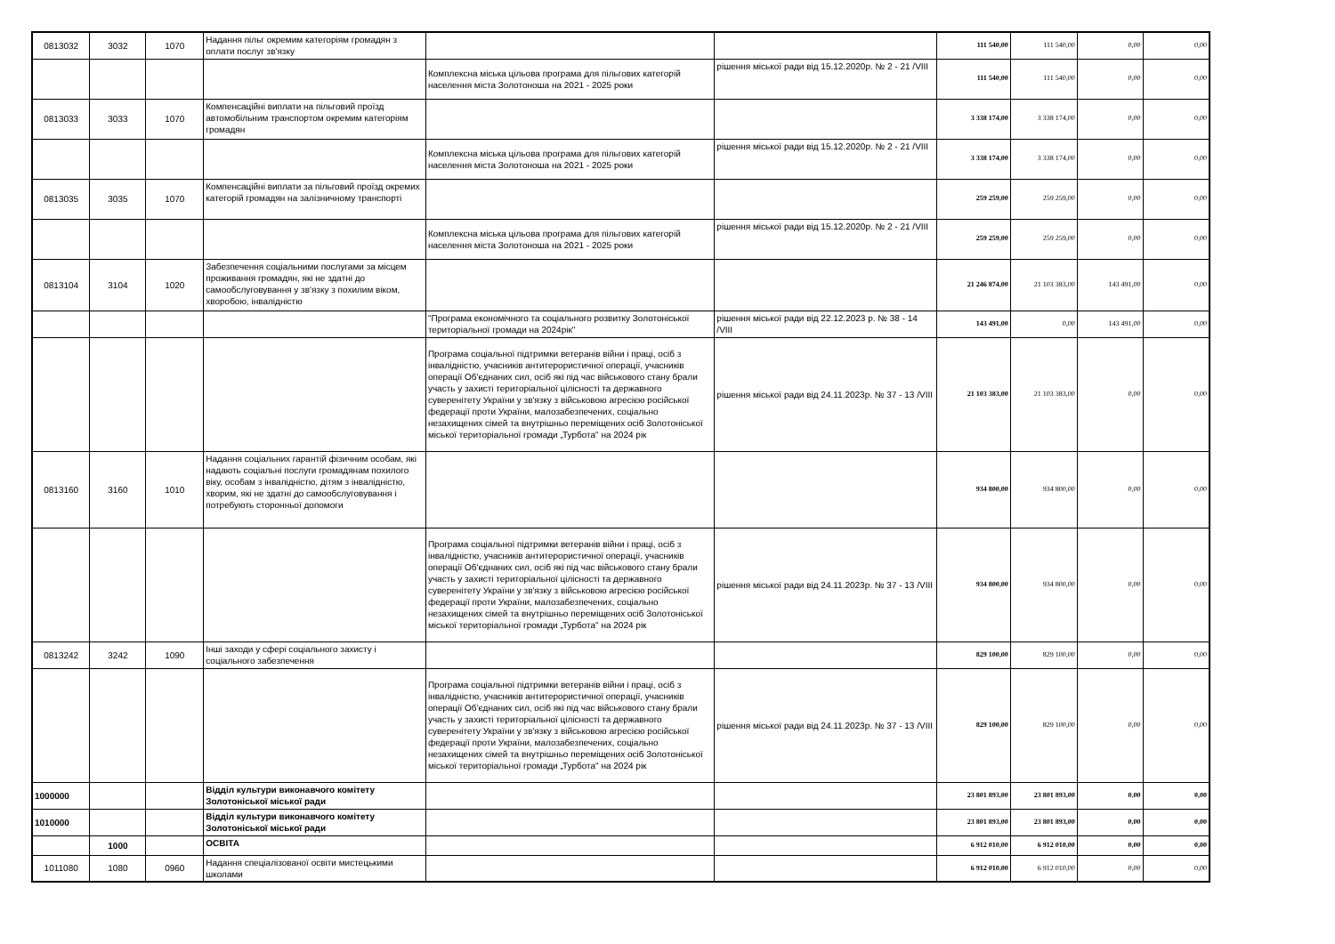| 0813032 | 3032 | 1070 | Надання пільг окремим категоріям громадян з оплати послуг зв'язку | | | 111 540,00 | 111 540,00 | 0,00 | 0,00 |
| | | | | Комплексна міська цільова програма для пільгових категорій населення міста Золотоноша на 2021 - 2025 роки | рішення міської ради від 15.12.2020р. № 2 - 21 /VIII | 111 540,00 | 111 540,00 | 0,00 | 0,00 |
| 0813033 | 3033 | 1070 | Компенсаційні виплати на пільговий проїзд автомобільним транспортом окремим категоріям громадян | | | 3 338 174,00 | 3 338 174,00 | 0,00 | 0,00 |
| | | | | Комплексна міська цільова програма для пільгових категорій населення міста Золотоноша на 2021 - 2025 роки | рішення міської ради від 15.12.2020р. № 2 - 21 /VIII | 3 338 174,00 | 3 338 174,00 | 0,00 | 0,00 |
| 0813035 | 3035 | 1070 | Компенсаційні виплати за пільговий проїзд окремих категорій громадян на залізничному транспорті | | | 259 259,00 | 259 259,00 | 0,00 | 0,00 |
| | | | | Комплексна міська цільова програма для пільгових категорій населення міста Золотоноша на 2021 - 2025 роки | рішення міської ради від 15.12.2020р. № 2 - 21 /VIII | 259 259,00 | 259 259,00 | 0,00 | 0,00 |
| 0813104 | 3104 | 1020 | Забезпечення соціальними послугами за місцем проживання громадян, які не здатні до самообслуговування у зв'язку з похилим віком, хворобою, інвалідністю | | | 21 246 874,00 | 21 103 383,00 | 143 491,00 | 0,00 |
| | | | | "Програма економічного та соціального розвитку Золотоніської територіальної громади на 2024рік" | рішення міської ради від 22.12.2023 р. № 38 - 14 /VIII | 143 491,00 | 0,00 | 143 491,00 | 0,00 |
| | | | | Програма соціальної підтримки ветеранів війни і праці, осіб з інвалідністю, учасників антитерористичної операції, учасників операції Об'єднаних сил, осіб які під час військового стану брали участь у захисті територіальної цілісності та державного суверенітету України у зв'язку з військовою агресією російської федерації проти України, малозабезпечених, соціально незахищених сімей та внутрішньо переміщених осіб Золотоніської міської територіальної громади „Турбота" на 2024 рік | рішення міської ради від 24.11.2023р. № 37 - 13 /VIII | 21 103 383,00 | 21 103 383,00 | 0,00 | 0,00 |
| 0813160 | 3160 | 1010 | Надання соціальних гарантій фізичним особам, які надають соціальні послуги громадянам похилого віку, особам з інвалідністю, дітям з інвалідністю, хворим, які не здатні до самообслуговування і потребують сторонньої допомоги | | | 934 800,00 | 934 800,00 | 0,00 | 0,00 |
| | | | | Програма соціальної підтримки ветеранів війни і праці, осіб з інвалідністю, учасників антитерористичної операції, учасників операції Об'єднаних сил, осіб які під час військового стану брали участь у захисті територіальної цілісності та державного суверенітету України у зв'язку з військовою агресією російської федерації проти України, малозабезпечених, соціально незахищених сімей та внутрішньо переміщених осіб Золотоніської міської територіальної громади „Турбота" на 2024 рік | рішення міської ради від 24.11.2023р. № 37 - 13 /VIII | 934 800,00 | 934 800,00 | 0,00 | 0,00 |
| 0813242 | 3242 | 1090 | Інші заходи у сфері соціального захисту і соціального забезпечення | | | 829 100,00 | 829 100,00 | 0,00 | 0,00 |
| | | | | Програма соціальної підтримки ветеранів війни і праці, осіб з інвалідністю, учасників антитерористичної операції, учасників операції Об'єднаних сил, осіб які під час військового стану брали участь у захисті територіальної цілісності та державного суверенітету України у зв'язку з військовою агресією російської федерації проти України, малозабезпечених, соціально незахищених сімей та внутрішньо переміщених осіб Золотоніської міської територіальної громади „Турбота" на 2024 рік | рішення міської ради від 24.11.2023р. № 37 - 13 /VIII | 829 100,00 | 829 100,00 | 0,00 | 0,00 |
| 1000000 | | | Відділ культури виконавчого комітету Золотоніської міської ради | | | 23 801 893,00 | 23 801 893,00 | 0,00 | 0,00 |
| 1010000 | | | Відділ культури виконавчого комітету Золотоніської міської ради | | | 23 801 893,00 | 23 801 893,00 | 0,00 | 0,00 |
| | 1000 | | ОСВІТА | | | 6 912 010,00 | 6 912 010,00 | 0,00 | 0,00 |
| 1011080 | 1080 | 0960 | Надання спеціалізованої освіти мистецькими школами | | | 6 912 010,00 | 6 912 010,00 | 0,00 | 0,00 |